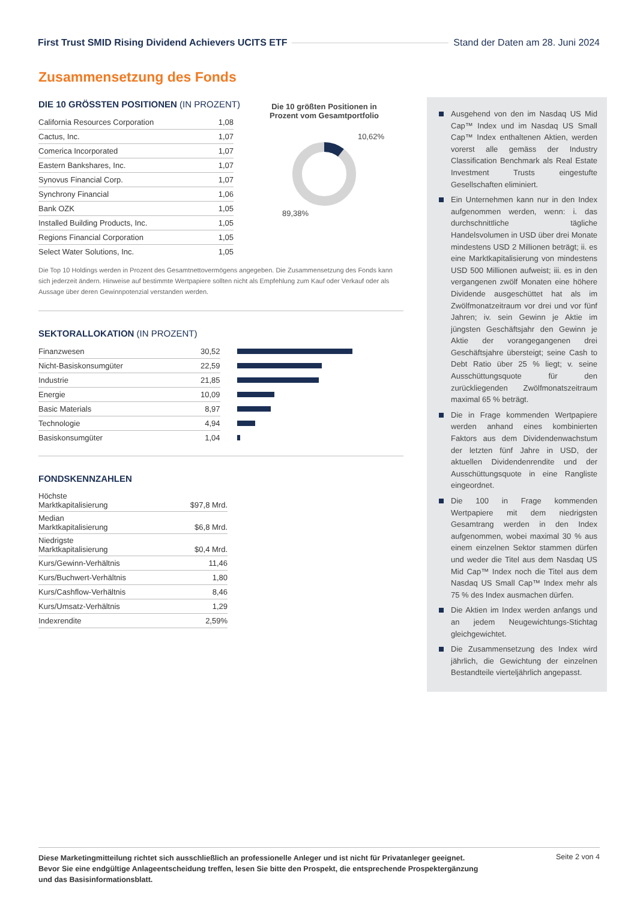First Trust SMID Rising Dividend Achievers UCITS ETF Stand der Daten am 28. Juni 2024
Zusammensetzung des Fonds
DIE 10 GRÖSSTEN POSITIONEN (IN PROZENT)
| California Resources Corporation | 1,08 |
| Cactus, Inc. | 1,07 |
| Comerica Incorporated | 1,07 |
| Eastern Bankshares, Inc. | 1,07 |
| Synovus Financial Corp. | 1,07 |
| Synchrony Financial | 1,06 |
| Bank OZK | 1,05 |
| Installed Building Products, Inc. | 1,05 |
| Regions Financial Corporation | 1,05 |
| Select Water Solutions, Inc. | 1,05 |
Die Top 10 Holdings werden in Prozent des Gesamtnettovermögens angegeben. Die Zusammensetzung des Fonds kann sich jederzeit ändern. Hinweise auf bestimmte Wertpapiere sollten nicht als Empfehlung zum Kauf oder Verkauf oder als Aussage über deren Gewinnpotenzial verstanden werden.
SEKTORALLOKATION (IN PROZENT)
| Finanzwesen | 30,52 | |
| Nicht-Basiskonsumgüter | 22,59 | |
| Industrie | 21,85 | |
| Energie | 10,09 | |
| Basic Materials | 8,97 | |
| Technologie | 4,94 | |
| Basiskonsumgüter | 1,04 | |
FONDSKENNZAHLEN
| Höchste Marktkapitalisierung | $97,8 Mrd. |
| Median Marktkapitalisierung | $6,8 Mrd. |
| Niedrigste Marktkapitalisierung | $0,4 Mrd. |
| Kurs/Gewinn-Verhältnis | 11,46 |
| Kurs/Buchwert-Verhältnis | 1,80 |
| Kurs/Cashflow-Verhältnis | 8,46 |
| Kurs/Umsatz-Verhältnis | 1,29 |
| Indexrendite | 2,59% |
Die 10 größten Positionen in Prozent vom Gesamtportfolio
10,62%
89,38%
Ausgehend von den im Nasdaq US Mid Cap™ Index und im Nasdaq US Small Cap™ Index enthaltenen Aktien, werden vorerst alle gemäss der Industry Classification Benchmark als Real Estate Investment Trusts eingestufte Gesellschaften eliminiert.
Ein Unternehmen kann nur in den Index aufgenommen werden, wenn: i. das durchschnittliche tägliche Handelsvolumen in USD über drei Monate mindestens USD 2 Millionen beträgt; ii. es eine Marktkapitalisierung von mindestens USD 500 Millionen aufweist; iii. es in den vergangenen zwölf Monaten eine höhere Dividende ausgeschüttet hat als im Zwölfmonatzeitraum vor drei und vor fünf Jahren; iv. sein Gewinn je Aktie im jüngsten Geschäftsjahr den Gewinn je Aktie der vorangegangenen drei Geschäftsjahre übersteigt; seine Cash to Debt Ratio über 25 % liegt; v. seine Ausschüttungsquote für den zurückliegenden Zwölfmonatszeitraum maximal 65 % beträgt.
Die in Frage kommenden Wertpapiere werden anhand eines kombinierten Faktors aus dem Dividendenwachstum der letzten fünf Jahre in USD, der aktuellen Dividendenrendite und der Ausschüttungsquote in eine Rangliste eingeordnet.
Die 100 in Frage kommenden Wertpapiere mit dem niedrigsten Gesamtrang werden in den Index aufgenommen, wobei maximal 30 % aus einem einzelnen Sektor stammen dürfen und weder die Titel aus dem Nasdaq US Mid Cap™ Index noch die Titel aus dem Nasdaq US Small Cap™ Index mehr als 75 % des Index ausmachen dürfen.
Die Aktien im Index werden anfangs und an jedem Neugewichtungs-Stichtag gleichgewichtet.
Die Zusammensetzung des Index wird jährlich, die Gewichtung der einzelnen Bestandteile vierteljährlich angepasst.
Diese Marketingmitteilung richtet sich ausschließlich an professionelle Anleger und ist nicht für Privatanleger geeignet. Bevor Sie eine endgültige Anlageentscheidung treffen, lesen Sie bitte den Prospekt, die entsprechende Prospektergänzung und das Basisinformationsblatt.
Seite 2 von 4